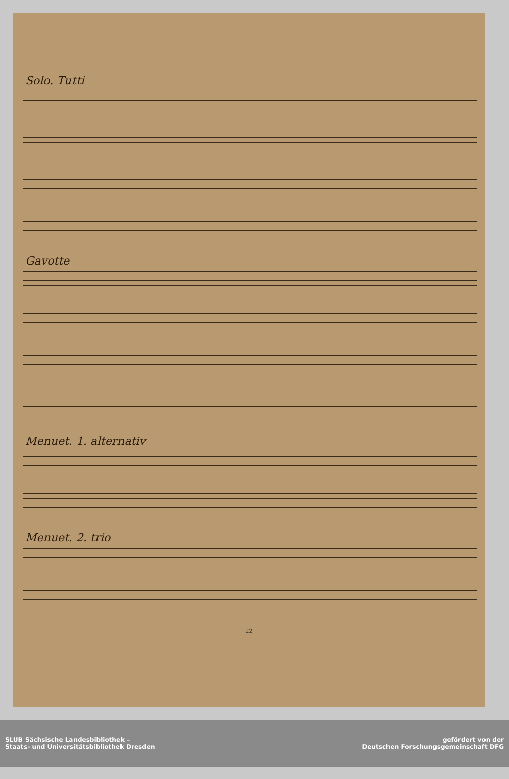Solo. Tutti Gavotte Menuet. 1. alternativ Menuet. 2. trio
22
SLUB Sächsische Landesbibliothek –
Staats- und Universitätsbibliothek Dresden
gefördert von der
Deutschen Forschungsgemeinschaft DFG